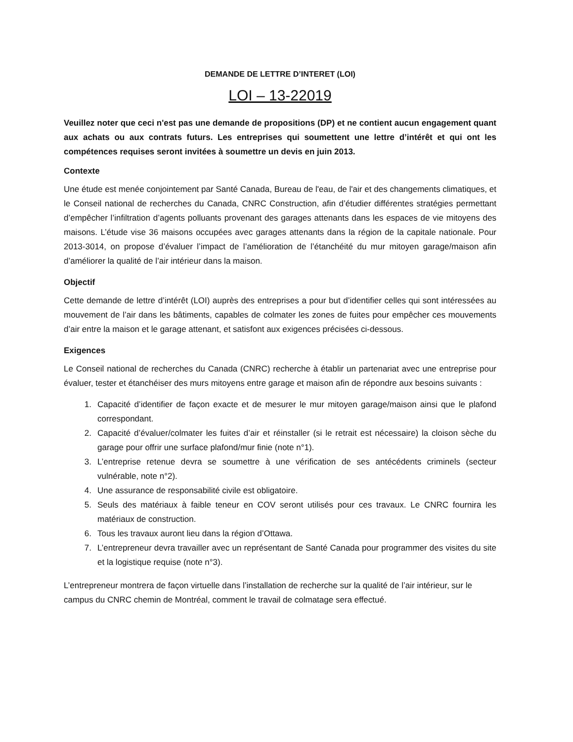DEMANDE DE LETTRE D’INTERET (LOI)
LOI – 13-22019
Veuillez noter que ceci n'est pas une demande de propositions (DP) et ne contient aucun engagement quant aux achats ou aux contrats futurs. Les entreprises qui soumettent une lettre d’intérêt et qui ont les compétences requises seront invitées à soumettre un devis en juin 2013.
Contexte
Une étude est menée conjointement par Santé Canada, Bureau de l'eau, de l'air et des changements climatiques, et le Conseil national de recherches du Canada, CNRC Construction, afin d’étudier différentes stratégies permettant d’empêcher l’infiltration d’agents polluants provenant des garages attenants dans les espaces de vie mitoyens des maisons. L’étude vise 36 maisons occupées avec garages attenants dans la région de la capitale nationale. Pour 2013-3014, on propose d’évaluer l’impact de l’amélioration de l’étanchéité du mur mitoyen garage/maison afin d’améliorer la qualité de l’air intérieur dans la maison.
Objectif
Cette demande de lettre d’intérêt (LOI) auprès des entreprises a pour but d’identifier celles qui sont intéressées au mouvement de l’air dans les bâtiments, capables de colmater les zones de fuites pour empêcher ces mouvements d’air entre la maison et le garage attenant, et satisfont aux exigences précisées ci-dessous.
Exigences
Le Conseil national de recherches du Canada (CNRC) recherche à établir un partenariat avec une entreprise pour évaluer, tester et étanchéiser des murs mitoyens entre garage et maison afin de répondre aux besoins suivants :
1. Capacité d’identifier de façon exacte et de mesurer le mur mitoyen garage/maison ainsi que le plafond correspondant.
2. Capacité d’évaluer/colmater les fuites d’air et réinstaller (si le retrait est nécessaire) la cloison sèche du garage pour offrir une surface plafond/mur finie (note n°1).
3. L’entreprise retenue devra se soumettre à une vérification de ses antécédents criminels (secteur vulnérable, note n°2).
4. Une assurance de responsabilité civile est obligatoire.
5. Seuls des matériaux à faible teneur en COV seront utilisés pour ces travaux. Le CNRC fournira les matériaux de construction.
6. Tous les travaux auront lieu dans la région d’Ottawa.
7. L’entrepreneur devra travailler avec un représentant de Santé Canada pour programmer des visites du site et la logistique requise (note n°3).
L’entrepreneur montrera de façon virtuelle dans l’installation de recherche sur la qualité de l’air intérieur, sur le campus du CNRC chemin de Montréal, comment le travail de colmatage sera effectué.